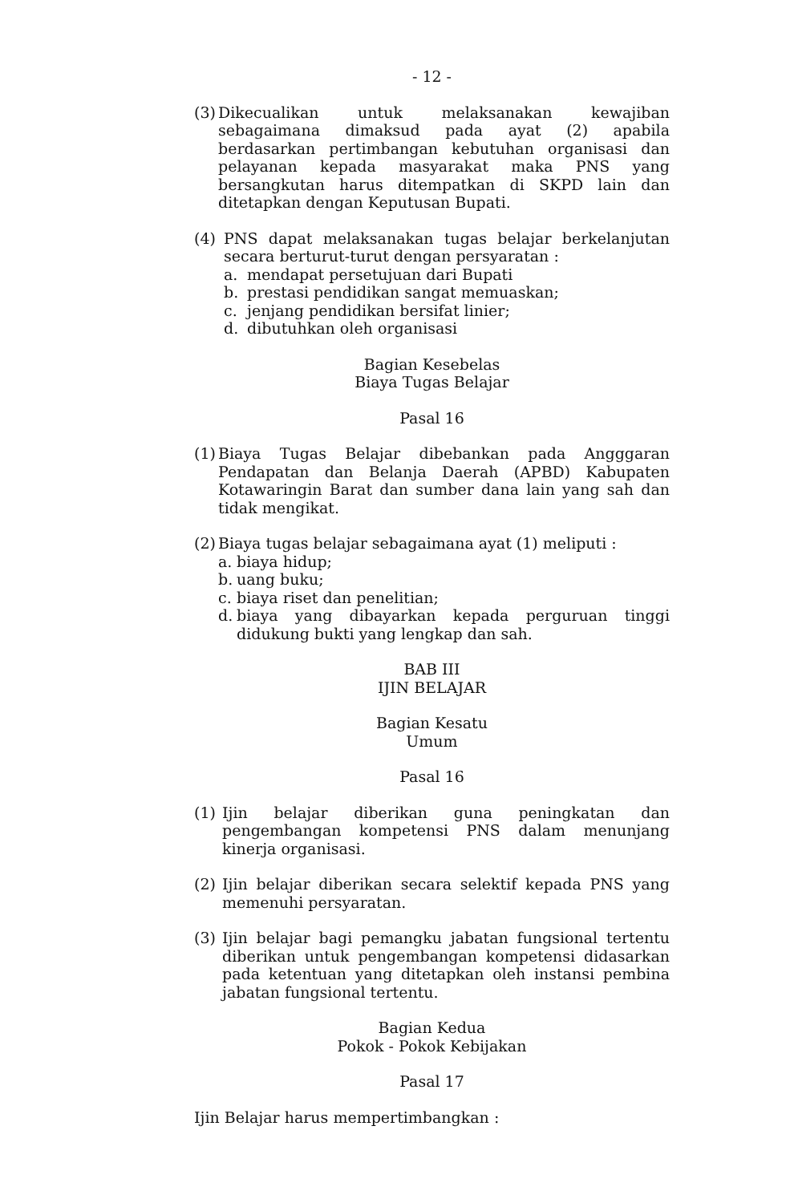- 12 -
(3) Dikecualikan untuk melaksanakan kewajiban sebagaimana dimaksud pada ayat (2) apabila berdasarkan pertimbangan kebutuhan organisasi dan pelayanan kepada masyarakat maka PNS yang bersangkutan harus ditempatkan di SKPD lain dan ditetapkan dengan Keputusan Bupati.
(4) PNS dapat melaksanakan tugas belajar berkelanjutan secara berturut-turut dengan persyaratan :
a. mendapat persetujuan dari Bupati
b. prestasi pendidikan sangat memuaskan;
c. jenjang pendidikan bersifat linier;
d. dibutuhkan oleh organisasi
Bagian Kesebelas
Biaya Tugas Belajar
Pasal 16
(1) Biaya Tugas Belajar dibebankan pada Angggaran Pendapatan dan Belanja Daerah (APBD) Kabupaten Kotawaringin Barat dan sumber dana lain yang sah dan tidak mengikat.
(2) Biaya tugas belajar sebagaimana ayat (1) meliputi :
a. biaya hidup;
b. uang buku;
c. biaya riset dan penelitian;
d. biaya yang dibayarkan kepada perguruan tinggi didukung bukti yang lengkap dan sah.
BAB III
IJIN BELAJAR
Bagian Kesatu
Umum
Pasal 16
(1) Ijin belajar diberikan guna peningkatan dan pengembangan kompetensi PNS dalam menunjang kinerja organisasi.
(2) Ijin belajar diberikan secara selektif kepada PNS yang memenuhi persyaratan.
(3) Ijin belajar bagi pemangku jabatan fungsional tertentu diberikan untuk pengembangan kompetensi didasarkan pada ketentuan yang ditetapkan oleh instansi pembina jabatan fungsional tertentu.
Bagian Kedua
Pokok - Pokok Kebijakan
Pasal 17
Ijin Belajar harus mempertimbangkan :